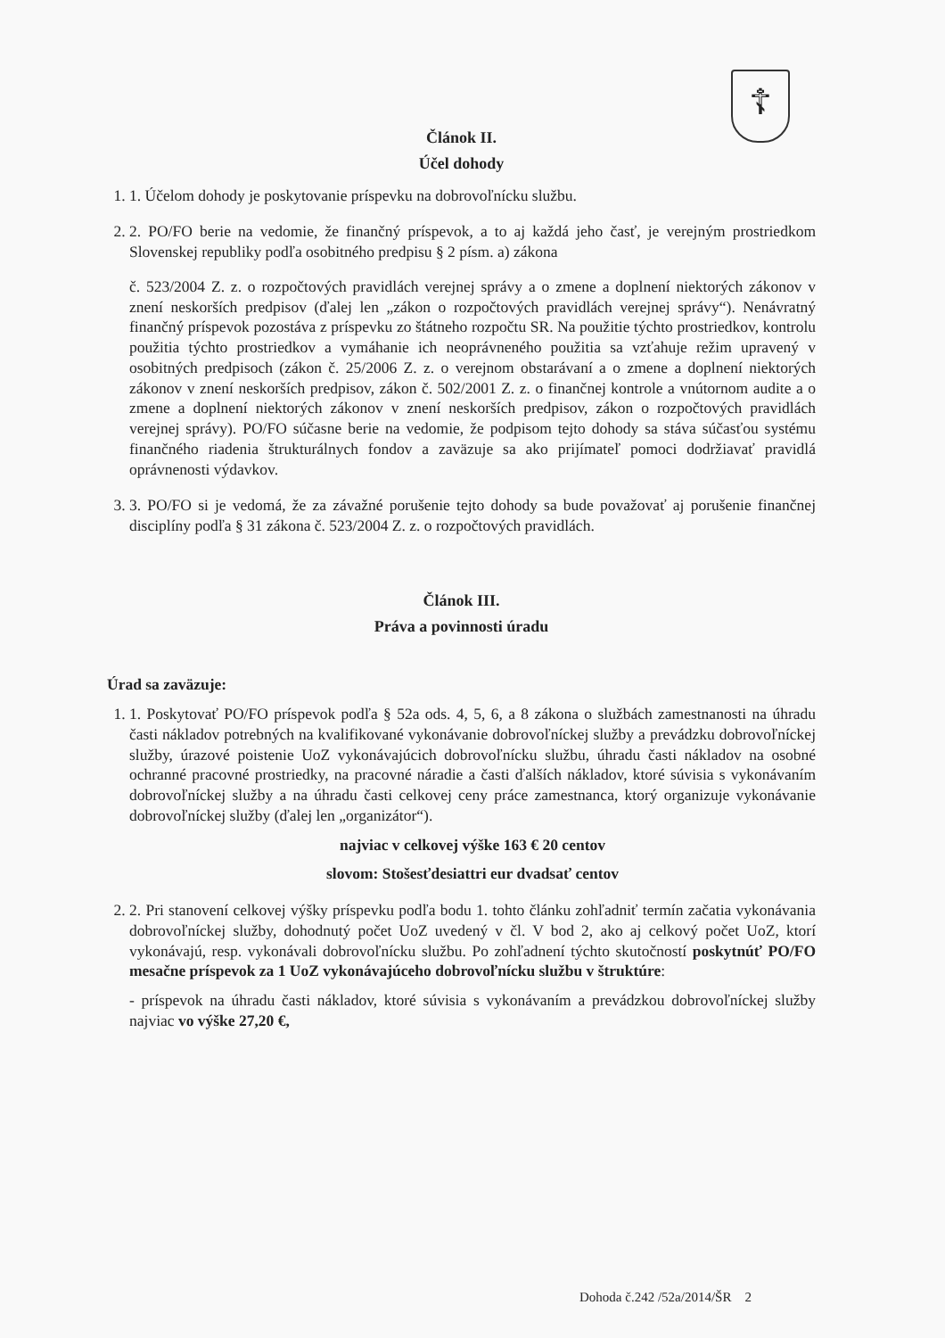☦
Článok II.
Účel dohody
1. 1. Účelom dohody je poskytovanie príspevku na dobrovoľnícku službu.
2. 2. PO/FO berie na vedomie, že finančný príspevok, a to aj každá jeho časť, je verejným prostriedkom Slovenskej republiky podľa osobitného predpisu § 2 písm. a) zákona
č. 523/2004 Z. z. o rozpočtových pravidlách verejnej správy a o zmene a doplnení niektorých zákonov v znení neskorších predpisov (ďalej len „zákon o rozpočtových pravidlách verejnej správy“). Nenávratný finančný príspevok pozostáva z príspevku zo štátneho rozpočtu SR. Na použitie týchto prostriedkov, kontrolu použitia týchto prostriedkov a vymáhanie ich neoprávneného použitia sa vzťahuje režim upravený v osobitných predpisoch (zákon č. 25/2006 Z. z. o verejnom obstarávaní a o zmene a doplnení niektorých zákonov v znení neskorších predpisov, zákon č. 502/2001 Z. z. o finančnej kontrole a vnútornom audite a o zmene a doplnení niektorých zákonov v znení neskorších predpisov, zákon o rozpočtových pravidlách verejnej správy). PO/FO súčasne berie na vedomie, že podpisom tejto dohody sa stáva súčasťou systému finančného riadenia štrukturálnych fondov a zaväzuje sa ako prijímateľ pomoci dodržiavať pravidlá oprávnenosti výdavkov.
3. 3. PO/FO si je vedomá, že za závažné porušenie tejto dohody sa bude považovať aj porušenie finančnej disciplíny podľa § 31 zákona č. 523/2004 Z. z. o rozpočtových pravidlách.
Článok III.
Práva a povinnosti úradu
Úrad sa zaväzuje:
1. 1. Poskytovať PO/FO príspevok podľa § 52a ods. 4, 5, 6, a 8 zákona o službách zamestnanosti na úhradu časti nákladov potrebných na kvalifikované vykonávanie dobrovoľníckej služby a prevádzku dobrovoľníckej služby, úrazové poistenie UoZ vykonávajúcich dobrovoľnícku službu, úhradu časti nákladov na osobné ochranné pracovné prostriedky, na pracovné náradie a časti ďalších nákladov, ktoré súvisia s vykonávaním dobrovoľníckej služby a na úhradu časti celkovej ceny práce zamestnanca, ktorý organizuje vykonávanie dobrovoľníckej služby (ďalej len „organizátor“).
najviac v celkovej výške 163 € 20 centov
slovom: Stošesťdesiattri eur dvadsať centov
2. 2. Pri stanovení celkovej výšky príspevku podľa bodu 1. tohto článku zohľadniť termín začatia vykonávania dobrovoľníckej služby, dohodnutý počet UoZ uvedený v čl. V bod 2, ako aj celkový počet UoZ, ktorí vykonávajú, resp. vykonávali dobrovoľnícku službu. Po zohľadnení týchto skutočností poskytnúť PO/FO mesačne príspevok za 1 UoZ vykonávajúceho dobrovoľnícku službu v štruktúre:
- príspevok na úhradu časti nákladov, ktoré súvisia s vykonávaním a prevádzkou dobrovoľníckej služby najviac vo výške 27,20 €,
Dohoda č.242 /52a/2014/ŠR 2